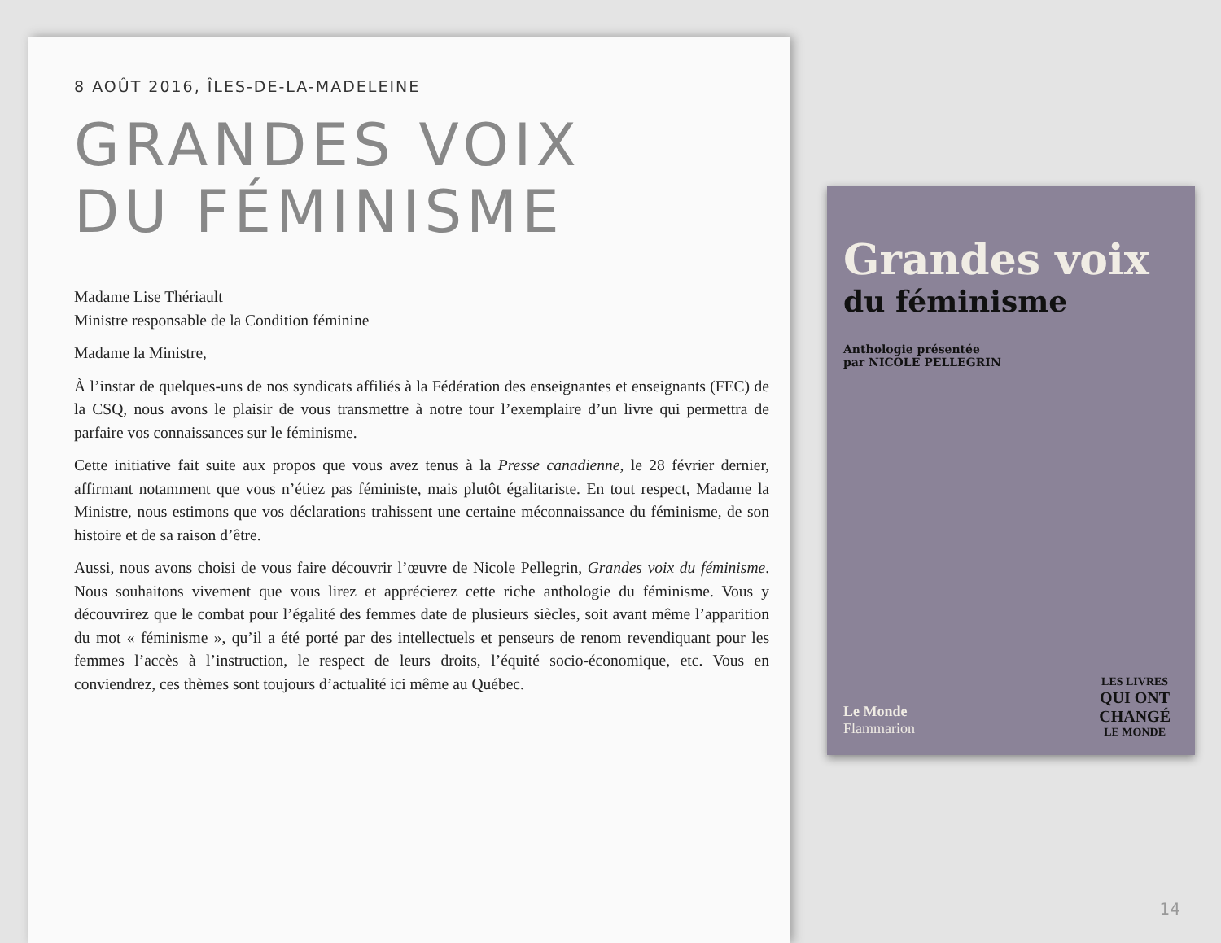8 AOÛT 2016, ÎLES-DE-LA-MADELEINE
GRANDES VOIX
DU FÉMINISME
Madame Lise Thériault
Ministre responsable de la Condition féminine
Madame la Ministre,
À l’instar de quelques-uns de nos syndicats affiliés à la Fédération des enseignantes et enseignants (FEC) de la CSQ, nous avons le plaisir de vous transmettre à notre tour l’exemplaire d’un livre qui permettra de parfaire vos connaissances sur le féminisme.
Cette initiative fait suite aux propos que vous avez tenus à la Presse canadienne, le 28 février dernier, affirmant notamment que vous n’étiez pas féministe, mais plutôt égalitariste. En tout respect, Madame la Ministre, nous estimons que vos déclarations trahissent une certaine méconnaissance du féminisme, de son histoire et de sa raison d’être.
Aussi, nous avons choisi de vous faire découvrir l’œuvre de Nicole Pellegrin, Grandes voix du féminisme. Nous souhaitons vivement que vous lirez et apprécierez cette riche anthologie du féminisme. Vous y découvrirez que le combat pour l’égalité des femmes date de plusieurs siècles, soit avant même l’apparition du mot « féminisme », qu’il a été porté par des intellectuels et penseurs de renom revendiquant pour les femmes l’accès à l’instruction, le respect de leurs droits, l’équité socio-économique, etc. Vous en conviendrez, ces thèmes sont toujours d’actualité ici même au Québec.
Grandes voix
du féminisme
Anthologie présentée
par NICOLE PELLEGRIN
Le Monde
Flammarion
LES LIVRES
QUI ONT
CHANGÉ
LE MONDE
14